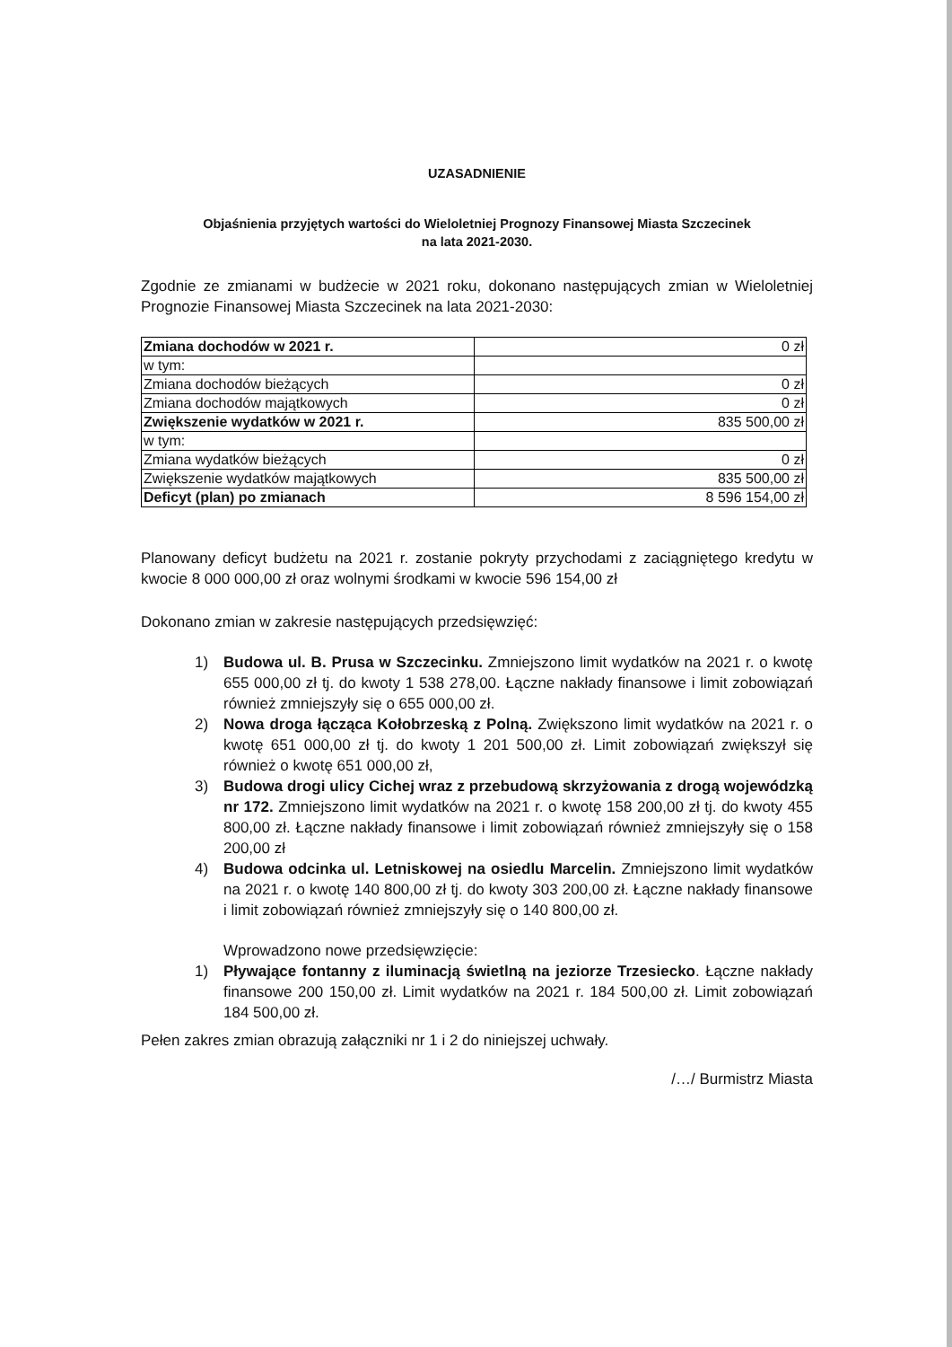UZASADNIENIE
Objaśnienia przyjętych wartości do Wieloletniej Prognozy Finansowej Miasta Szczecinek
na lata 2021-2030.
Zgodnie ze zmianami w budżecie w 2021 roku, dokonano następujących zmian w Wieloletniej Prognozie Finansowej Miasta Szczecinek na lata 2021-2030:
| Zmiana dochodów w 2021 r. | 0 zł |
| w tym: | |
| Zmiana dochodów bieżących | 0 zł |
| Zmiana dochodów majątkowych | 0 zł |
| Zwiększenie wydatków w 2021 r. | 835 500,00 zł |
| w tym: | |
| Zmiana wydatków bieżących | 0 zł |
| Zwiększenie wydatków majątkowych | 835 500,00 zł |
| Deficyt (plan) po zmianach | 8 596 154,00 zł |
Planowany deficyt budżetu na 2021 r. zostanie pokryty przychodami z zaciągniętego kredytu w kwocie 8 000 000,00 zł oraz wolnymi środkami w kwocie 596 154,00 zł
Dokonano zmian w zakresie następujących przedsięwzięć:
1) Budowa ul. B. Prusa w Szczecinku. Zmniejszono limit wydatków na 2021 r. o kwotę 655 000,00 zł tj. do kwoty 1 538 278,00. Łączne nakłady finansowe i limit zobowiązań również zmniejszyły się o 655 000,00 zł.
2) Nowa droga łącząca Kołobrzeską z Polną. Zwiększono limit wydatków na 2021 r. o kwotę 651 000,00 zł tj. do kwoty 1 201 500,00 zł. Limit zobowiązań zwiększył się również o kwotę 651 000,00 zł,
3) Budowa drogi ulicy Cichej wraz z przebudową skrzyżowania z drogą wojewódzką nr 172. Zmniejszono limit wydatków na 2021 r. o kwotę 158 200,00 zł tj. do kwoty 455 800,00 zł. Łączne nakłady finansowe i limit zobowiązań również zmniejszyły się o 158 200,00 zł
4) Budowa odcinka ul. Letniskowej na osiedlu Marcelin. Zmniejszono limit wydatków na 2021 r. o kwotę 140 800,00 zł tj. do kwoty 303 200,00 zł. Łączne nakłady finansowe i limit zobowiązań również zmniejszyły się o 140 800,00 zł.
Wprowadzono nowe przedsięwzięcie:
1) Pływające fontanny z iluminacją świetlną na jeziorze Trzesiecko. Łączne nakłady finansowe 200 150,00 zł. Limit wydatków na 2021 r. 184 500,00 zł. Limit zobowiązań 184 500,00 zł.
Pełen zakres zmian obrazują załączniki nr 1 i 2 do niniejszej uchwały.
/…/ Burmistrz Miasta